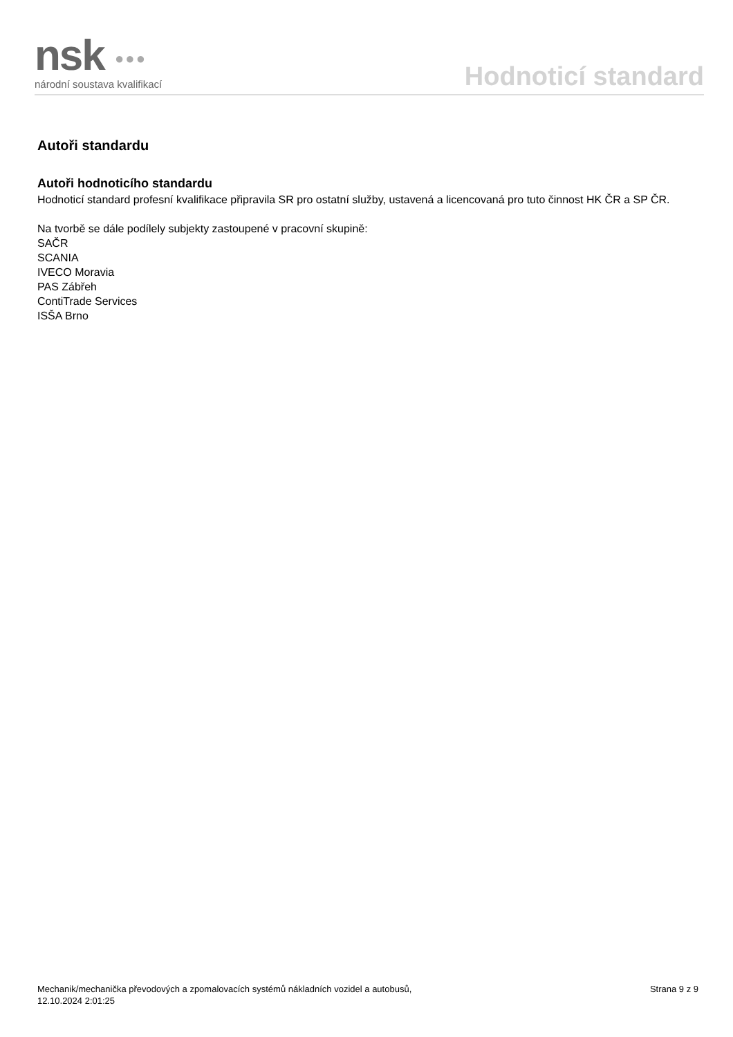nsk ●●●
národní soustava kvalifikací
Hodnoticí standard
Autoři standardu
Autoři hodnoticího standardu
Hodnoticí standard profesní kvalifikace připravila SR pro ostatní služby, ustavená a licencovaná pro tuto činnost HK ČR a SP ČR.
Na tvorbě se dále podílely subjekty zastoupené v pracovní skupině:
SAČR
SCANIA
IVECO Moravia
PAS Zábřeh
ContiTrade Services
ISŠA Brno
Mechanik/mechanička převodových a zpomalovacích systémů nákladních vozidel a autobusů,
12.10.2024 2:01:25
Strana 9 z 9